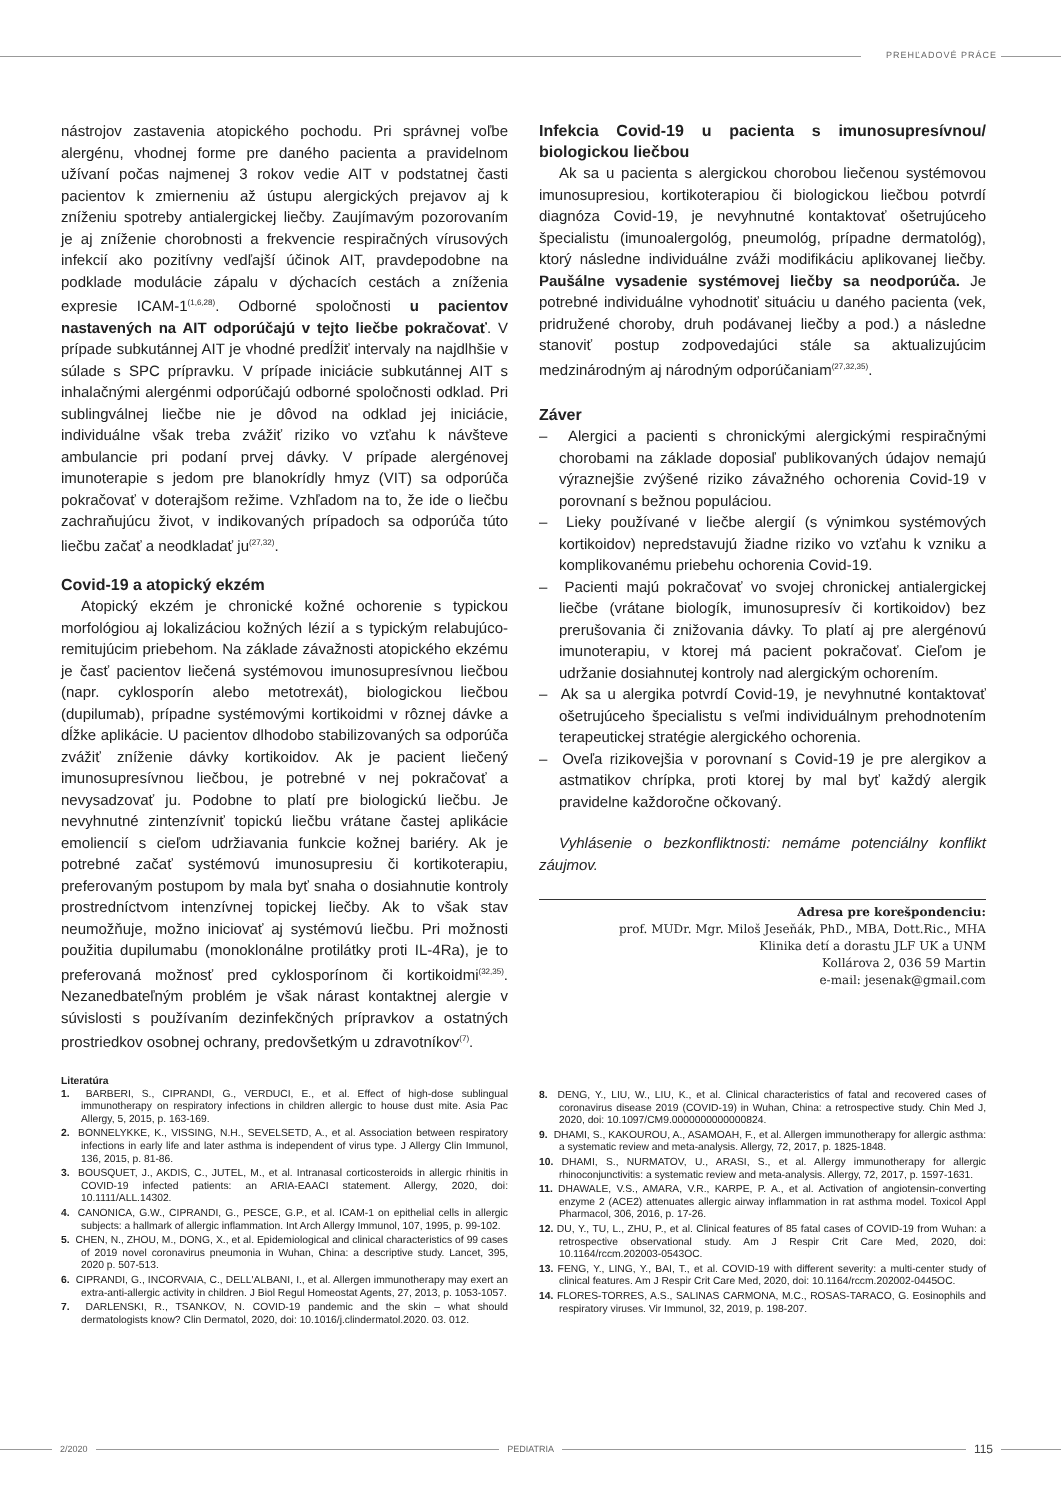PREHĽADOVÉ PRÁCE
nástrojov zastavenia atopického pochodu. Pri správnej voľbe alergénu, vhodnej forme pre daného pacienta a pravidelnom užívaní počas najmenej 3 rokov vedie AIT v podstatnej časti pacientov k zmierneniu až ústupu alergických prejavov aj k zníženiu spotreby antialergickej liečby. Zaujímavým pozorovaním je aj zníženie chorobnosti a frekvencie respiračných vírusových infekcií ako pozitívny vedľajší účinok AIT, pravdepodobne na podklade modulácie zápalu v dýchacích cestách a zníženia expresie ICAM-1<sup>(1,6,28)</sup>. Odborné spoločnosti u pacientov nastavených na AIT odporúčajú v tejto liečbe pokračovať. V prípade subkutánnej AIT je vhodné predĺžiť intervaly na najdlhšie v súlade s SPC prípravku. V prípade iniciácie subkutánnej AIT s inhalačnými alergénmi odporúčajú odborné spoločnosti odklad. Pri sublingválnej liečbe nie je dôvod na odklad jej iniciácie, individuálne však treba zvážiť riziko vo vzťahu k návšteve ambulancie pri podaní prvej dávky. V prípade alergénovej imunoterapie s jedom pre blanokrídly hmyz (VIT) sa odporúča pokračovať v doterajšom režime. Vzhľadom na to, že ide o liečbu zachraňujúcu život, v indikovaných prípadoch sa odporúča túto liečbu začať a neodkladať ju<sup>(27,32)</sup>.
Covid-19 a atopický ekzém
Atopický ekzém je chronické kožné ochorenie s typickou morfológiou aj lokalizáciou kožných lézií a s typickým relabujúco-remitujúcim priebehom. Na základe závažnosti atopického ekzému je časť pacientov liečená systémovou imunosupresívnou liečbou (napr. cyklosporín alebo metotrexát), biologickou liečbou (dupilumab), prípadne systémovými kortikoidmi v rôznej dávke a dĺžke aplikácie. U pacientov dlhodobo stabilizovaných sa odporúča zvážiť zníženie dávky kortikoidov. Ak je pacient liečený imunosupresívnou liečbou, je potrebné v nej pokračovať a nevysadzovať ju. Podobne to platí pre biologickú liečbu. Je nevyhnutné zintenzívniť topickú liečbu vrátane častej aplikácie emoliencií s cieľom udržiavania funkcie kožnej bariéry. Ak je potrebné začať systémovú imunosupresiu či kortikoterapiu, preferovaným postupom by mala byť snaha o dosiahnutie kontroly prostredníctvom intenzívnej topickej liečby. Ak to však stav neumožňuje, možno iniciovať aj systémovú liečbu. Pri možnosti použitia dupilumabu (monoklonálne protilátky proti IL-4Ra), je to preferovaná možnosť pred cyklosporínom či kortikoidmi<sup>(32,35)</sup>. Nezanedbateľným problém je však nárast kontaktnej alergie v súvislosti s používaním dezinfekčných prípravkov a ostatných prostriedkov osobnej ochrany, predovšetkým u zdravotníkov<sup>(7)</sup>.
Infekcia Covid-19 u pacienta s imunosupresívnou/ biologickou liečbou
Ak sa u pacienta s alergickou chorobou liečenou systémovou imunosupresiou, kortikoterapiou či biologickou liečbou potvrdí diagnóza Covid-19, je nevyhnutné kontaktovať ošetrujúceho špecialistu (imunoalergológ, pneumológ, prípadne dermatológ), ktorý následne individuálne zváži modifikáciu aplikovanej liečby. Paušálne vysadenie systémovej liečby sa neodporúča. Je potrebné individuálne vyhodnotiť situáciu u daného pacienta (vek, pridružené choroby, druh podávanej liečby a pod.) a následne stanoviť postup zodpovedajúci stále sa aktualizujúcim medzinárodným aj národným odporúčaniam<sup>(27,32,35)</sup>.
Záver
– Alergici a pacienti s chronickými alergickými respiračnými chorobami na základe doposiaľ publikovaných údajov nemajú výraznejšie zvýšené riziko závažného ochorenia Covid-19 v porovnaní s bežnou populáciou.
– Lieky používané v liečbe alergií (s výnimkou systémových kortikoidov) nepredstavujú žiadne riziko vo vzťahu k vzniku a komplikovanému priebehu ochorenia Covid-19.
– Pacienti majú pokračovať vo svojej chronickej antialergickej liečbe (vrátane biologík, imunosupresív či kortikoidov) bez prerušovania či znižovania dávky. To platí aj pre alergénovú imunoterapiu, v ktorej má pacient pokračovať. Cieľom je udržanie dosiahnutej kontroly nad alergickým ochorením.
– Ak sa u alergika potvrdí Covid-19, je nevyhnutné kontaktovať ošetrujúceho špecialistu s veľmi individuálnym prehodnotením terapeutickej stratégie alergického ochorenia.
– Oveľa rizikovejšia v porovnaní s Covid-19 je pre alergikov a astmatikov chrípka, proti ktorej by mal byť každý alergik pravidelne každoročne očkovaný.
Vyhlásenie o bezkonfliktnosti: nemáme potenciálny konflikt záujmov.
Adresa pre korešpondenciu:
prof. MUDr. Mgr. Miloš Jeseňák, PhD., MBA, Dott.Ric., MHA
Klinika detí a dorastu JLF UK a UNM
Kollárova 2, 036 59 Martin
e-mail: jesenak@gmail.com
Literatúra
1. BARBERI, S., CIPRANDI, G., VERDUCI, E., et al. Effect of high-dose sublingual immunotherapy on respiratory infections in children allergic to house dust mite. Asia Pac Allergy, 5, 2015, p. 163-169.
2. BONNELYKKE, K., VISSING, N.H., SEVELSETD, A., et al. Association between respiratory infections in early life and later asthma is independent of virus type. J Allergy Clin Immunol, 136, 2015, p. 81-86.
3. BOUSQUET, J., AKDIS, C., JUTEL, M., et al. Intranasal corticosteroids in allergic rhinitis in COVID-19 infected patients: an ARIA-EAACI statement. Allergy, 2020, doi: 10.1111/ALL.14302.
4. CANONICA, G.W., CIPRANDI, G., PESCE, G.P., et al. ICAM-1 on epithelial cells in allergic subjects: a hallmark of allergic inflammation. Int Arch Allergy Immunol, 107, 1995, p. 99-102.
5. CHEN, N., ZHOU, M., DONG, X., et al. Epidemiological and clinical characteristics of 99 cases of 2019 novel coronavirus pneumonia in Wuhan, China: a descriptive study. Lancet, 395, 2020 p. 507-513.
6. CIPRANDI, G., INCORVAIA, C., DELL'ALBANI, I., et al. Allergen immunotherapy may exert an extra-anti-allergic activity in children. J Biol Regul Homeostat Agents, 27, 2013, p. 1053-1057.
7. DARLENSKI, R., TSANKOV, N. COVID-19 pandemic and the skin – what should dermatologists know? Clin Dermatol, 2020, doi: 10.1016/j.clinderma­tol.2020. 03. 012.
8. DENG, Y., LIU, W., LIU, K., et al. Clinical characteristics of fatal and recovered cases of coronavirus disease 2019 (COVID-19) in Wuhan, China: a retrospective study. Chin Med J, 2020, doi: 10.1097/CM9.0000000000000824.
9. DHAMI, S., KAKOUROU, A., ASAMOAH, F., et al. Allergen immunotherapy for allergic asthma: a systematic review and meta-analysis. Allergy, 72, 2017, p. 1825-1848.
10. DHAMI, S., NURMATOV, U., ARASI, S., et al. Allergy immunotherapy for allergic rhinoconjunctivitis: a systematic review and meta-analysis. Allergy, 72, 2017, p. 1597-1631.
11. DHAWALE, V.S., AMARA, V.R., KARPE, P. A., et al. Activation of angiotensin-converting enzyme 2 (ACE2) attenuates allergic airway inflammation in rat asthma model. Toxicol Appl Pharmacol, 306, 2016, p. 17-26.
12. DU, Y., TU, L., ZHU, P., et al. Clinical features of 85 fatal cases of COVID-19 from Wuhan: a retrospective observational study. Am J Respir Crit Care Med, 2020, doi: 10.1164/rccm.202003-0543OC.
13. FENG, Y., LING, Y., BAI, T., et al. COVID-19 with different severity: a multi-center study of clinical features. Am J Respir Crit Care Med, 2020, doi: 10.1164/rccm.202002-0445OC.
14. FLORES-TORRES, A.S., SALINAS CARMONA, M.C., ROSAS-TARACO, G. Eosinophils and respiratory viruses. Vir Immunol, 32, 2019, p. 198-207.
2/2020 PEDIATRIA 115